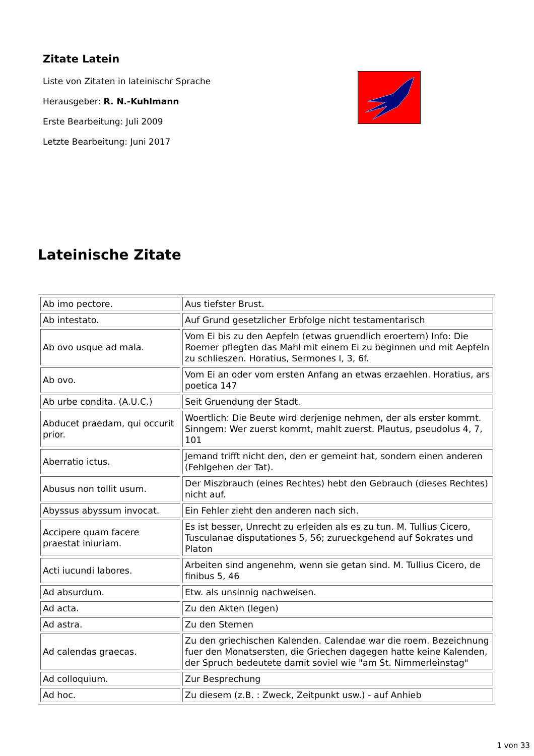Zitate Latein
Liste von Zitaten in lateinischr Sprache
Herausgeber: R. N.-Kuhlmann
Erste Bearbeitung: Juli 2009
Letzte Bearbeitung: Juni 2017
Lateinische Zitate
| Ab imo pectore. | Aus tiefster Brust. |
| Ab intestato. | Auf Grund gesetzlicher Erbfolge nicht testamentarisch |
| Ab ovo usque ad mala. | Vom Ei bis zu den Aepfeln (etwas gruendlich eroertern) Info: Die Roemer pflegten das Mahl mit einem Ei zu beginnen und mit Aepfeln zu schlieszen. Horatius, Sermones I, 3, 6f. |
| Ab ovo. | Vom Ei an oder vom ersten Anfang an etwas erzaehlen. Horatius, ars poetica 147 |
| Ab urbe condita. (A.U.C.) | Seit Gruendung der Stadt. |
| Abducet praedam, qui occurit prior. | Woertlich: Die Beute wird derjenige nehmen, der als erster kommt. Sinngem: Wer zuerst kommt, mahlt zuerst. Plautus, pseudolus 4, 7, 101 |
| Aberratio ictus. | Jemand trifft nicht den, den er gemeint hat, sondern einen anderen (Fehlgehen der Tat). |
| Abusus non tollit usum. | Der Miszbrauch (eines Rechtes) hebt den Gebrauch (dieses Rechtes) nicht auf. |
| Abyssus abyssum invocat. | Ein Fehler zieht den anderen nach sich. |
| Accipere quam facere praestat iniuriam. | Es ist besser, Unrecht zu erleiden als es zu tun. M. Tullius Cicero, Tusculanae disputationes 5, 56; zurueckgehend auf Sokrates und Platon |
| Acti iucundi labores. | Arbeiten sind angenehm, wenn sie getan sind. M. Tullius Cicero, de finibus 5, 46 |
| Ad absurdum. | Etw. als unsinnig nachweisen. |
| Ad acta. | Zu den Akten (legen) |
| Ad astra. | Zu den Sternen |
| Ad calendas graecas. | Zu den griechischen Kalenden. Calendae war die roem. Bezeichnung fuer den Monatsersten, die Griechen dagegen hatte keine Kalenden, der Spruch bedeutete damit soviel wie "am St. Nimmerleinstag" |
| Ad colloquium. | Zur Besprechung |
| Ad hoc. | Zu diesem (z.B. : Zweck, Zeitpunkt usw.) - auf Anhieb |
1 von 33